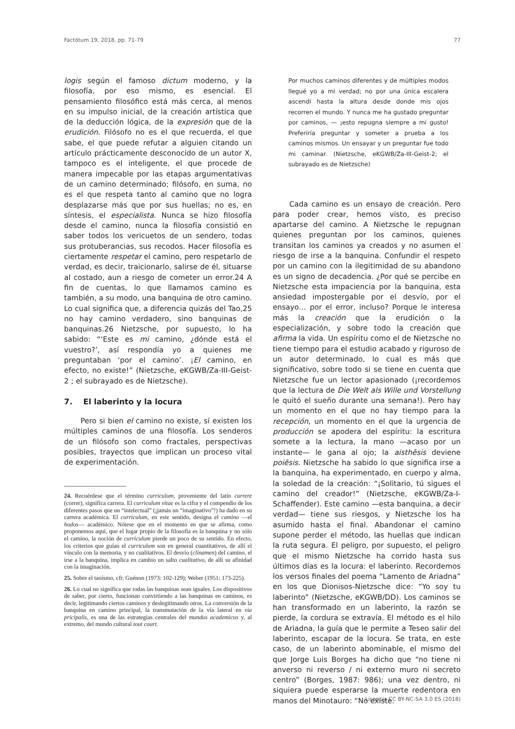Factótum 19, 2018, pp. 71-79 77
logis según el famoso dictum moderno, y la filosofía, por eso mismo, es esencial. El pensamiento filosófico está más cerca, al menos en su impulso inicial, de la creación artística que de la deducción lógica, de la expresión que de la erudición. Filósofo no es el que recuerda, el que sabe, el que puede refutar a alguien citando un artículo prácticamente desconocido de un autor X, tampoco es el inteligente, el que procede de manera impecable por las etapas argumentativas de un camino determinado; filósofo, en suma, no es el que respeta tanto al camino que no logra desplazarse más que por sus huellas; no es, en síntesis, el especialista. Nunca se hizo filosofía desde el camino, nunca la filosofía consistió en saber todos los vericuetos de un sendero, todas sus protuberancias, sus recodos. Hacer filosofía es ciertamente respetar el camino, pero respetarlo de verdad, es decir, traicionarlo, salirse de él, situarse al costado, aun a riesgo de cometer un error.24 A fin de cuentas, lo que llamamos camino es también, a su modo, una banquina de otro camino. Lo cual significa que, a diferencia quizás del Tao,25 no hay camino verdadero, sino banquinas de banquinas.26 Nietzsche, por supuesto, lo ha sabido: “‘Este es mi camino, ¿dónde está el vuestro?’, así respondía yo a quienes me preguntaban ‘por el camino’. ¡El camino, en efecto, no existe!” (Nietzsche, eKGWB/Za-III-Geist-2 ; el subrayado es de Nietzsche).
7. El laberinto y la locura
Pero si bien el camino no existe, sí existen los múltiples caminos de una filosofía. Los senderos de un filósofo son como fractales, perspectivas posibles, trayectos que implican un proceso vital de experimentación.
24. Recuérdese que el término curriculum, proveniente del latín currere (correr), significa carrera. El curriculum vitae es la cifra y el compendio de los diferentes pasos que un “intelectual” (¡jamás un “imaginativo”!) ha dado en su carrera académica. El curriculum, en este sentido, designa el camino —el hodos— académico. Nótese que en el momento en que se afirma, como proponemos aquí, que el lugar propio de la filosofía es la banquina y no sólo el camino, la noción de curriculum pierde un poco de su sentido. En efecto, los criterios que guían el curriculum son en general cuantitativos, de allí el vínculo con la memoria, y no cualitativos. El desvío (clinamen) del camino, el irse a la banquina, implica en cambio un salto cualitativo, de allí su afinidad con la imaginación.
25. Sobre el taoísmo, cfr. Guénon (1973: 102-129); Weber (1951: 173-225).
26. Lo cual no significa que todas las banquinas sean iguales. Los dispositivos de saber, por cierto, funcionan convirtiendo a las banquinas en caminos, es decir, legitimando ciertos caminos y deslegitimando otros. La conversión de la banquina en camino principal, la transmutación de la vía lateral en via pricipalis, es una de las estrategias centrales del mundus academicus y, al extremo, del mundo cultural tout court.
Por muchos caminos diferentes y de múltiples modos llegué yo a mi verdad; no por una única escalera ascendí hasta la altura desde donde mis ojos recorren el mundo. Y nunca me ha gustado preguntar por caminos, — ¡esto repugna siempre a mi gusto! Preferiría preguntar y someter a prueba a los caminos mismos. Un ensayar y un preguntar fue todo mi caminar. (Nietzsche, eKGWB/Za-III-Geist-2; el subrayado es de Nietzsche)
Cada camino es un ensayo de creación. Pero para poder crear, hemos visto, es preciso apartarse del camino. A Nietzsche le repugnan quienes preguntan por los caminos, quienes transitan los caminos ya creados y no asumen el riesgo de irse a la banquina. Confundir el respeto por un camino con la ilegitimidad de su abandono es un signo de decadencia. ¿Por qué se percibe en Nietzsche esta impaciencia por la banquina, esta ansiedad impostergable por el desvío, por el ensayo… por el error, incluso? Porque le interesa más la creación que la erudición o la especialización, y sobre todo la creación que afirma la vida. Un espíritu como el de Nietzsche no tiene tiempo para el estudio acabado y riguroso de un autor determinado, lo cual es más que significativo, sobre todo si se tiene en cuenta que Nietzsche fue un lector apasionado (¡recordemos que la lectura de Die Welt als Wille und Vorstellung le quitó el sueño durante una semana!). Pero hay un momento en el que no hay tiempo para la recepción, un momento en el que la urgencia de producción se apodera del espíritu: la escritura somete a la lectura, la mano —acaso por un instante— le gana al ojo; la aisthēsis deviene poiēsis. Nietzsche ha sabido lo que significa irse a la banquina, ha experimentado, en cuerpo y alma, la soledad de la creación: “¡Solitario, tú sigues el camino del creador!” (Nietzsche, eKGWB/Za-I-Schaffender). Este camino —esta banquina, a decir verdad— tiene sus riesgos, y Nietzsche los ha asumido hasta el final. Abandonar el camino supone perder el método, las huellas que indican la ruta segura. El peligro, por supuesto, el peligro que el mismo Nietzsche ha corrido hasta sus últimos días es la locura: el laberinto. Recordemos los versos finales del poema “Lamento de Ariadna” en los que Dionisos-Nietzsche dice: “Yo soy tu laberinto” (Nietzsche, eKGWB/DD). Los caminos se han transformado en un laberinto, la razón se pierde, la cordura se extravía. El método es el hilo de Ariadna, la guía que le permite a Teseo salir del laberinto, escapar de la locura. Se trata, en este caso, de un laberinto abominable, el mismo del que Jorge Luis Borges ha dicho que “no tiene ni anverso ni reverso / ni externo muro ni secreto centro” (Borges, 1987: 986); una vez dentro, ni siquiera puede esperarse la muerte redentora en manos del Minotauro: “No existe.
Licencia CC BY-NC-SA 3.0 ES (2018)